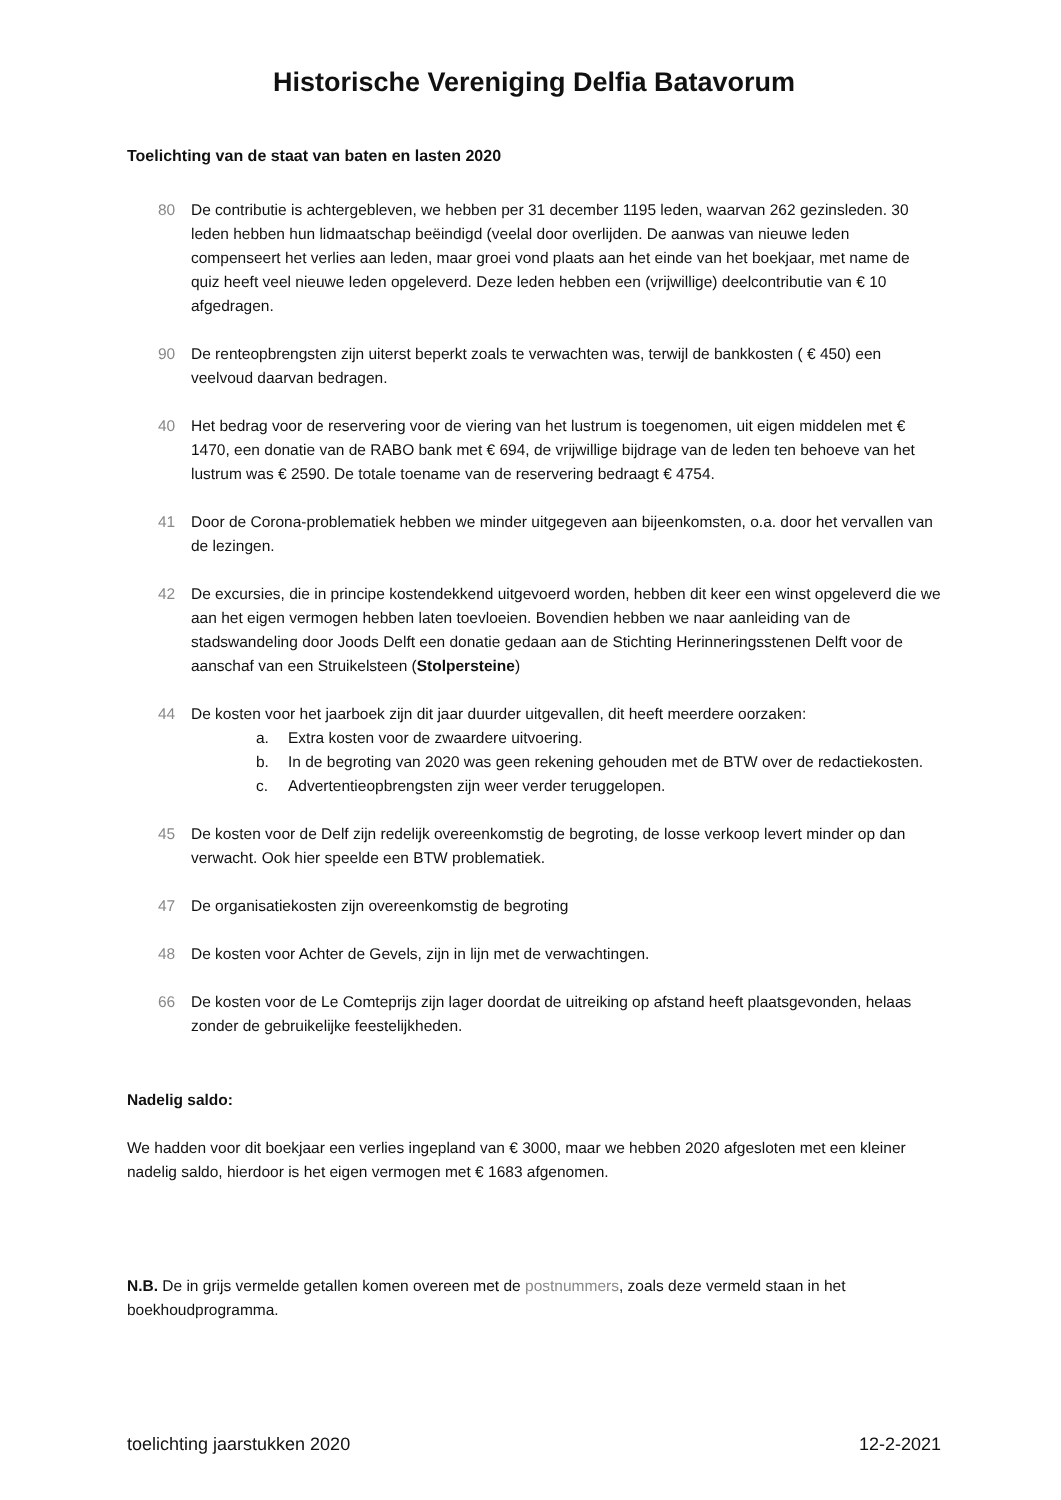Historische Vereniging Delfia Batavorum
Toelichting van de staat van baten en lasten 2020
80 De contributie is achtergebleven, we hebben per 31 december 1195 leden, waarvan 262 gezinsleden. 30 leden hebben hun lidmaatschap beëindigd (veelal door overlijden. De aanwas van nieuwe leden compenseert het verlies aan leden, maar groei vond plaats aan het einde van het boekjaar, met name de quiz heeft veel nieuwe leden opgeleverd. Deze leden hebben een (vrijwillige) deelcontributie van € 10 afgedragen.
90 De renteopbrengsten zijn uiterst beperkt zoals te verwachten was, terwijl de bankkosten ( € 450) een veelvoud daarvan bedragen.
40 Het bedrag voor de reservering voor de viering van het lustrum is toegenomen, uit eigen middelen met € 1470, een donatie van de RABO bank met € 694, de vrijwillige bijdrage van de leden ten behoeve van het lustrum was € 2590. De totale toename van de reservering bedraagt € 4754.
41 Door de Corona-problematiek hebben we minder uitgegeven aan bijeenkomsten, o.a. door het vervallen van de lezingen.
42 De excursies, die in principe kostendekkend uitgevoerd worden, hebben dit keer een winst opgeleverd die we aan het eigen vermogen hebben laten toevloeien. Bovendien hebben we naar aanleiding van de stadswandeling door Joods Delft een donatie gedaan aan de Stichting Herinneringsstenen Delft voor de aanschaf van een Struikelsteen (Stolpersteine)
44 De kosten voor het jaarboek zijn dit jaar duurder uitgevallen, dit heeft meerdere oorzaken:
a. Extra kosten voor de zwaardere uitvoering.
b. In de begroting van 2020 was geen rekening gehouden met de BTW over de redactiekosten.
c. Advertentieopbrengsten zijn weer verder teruggelopen.
45 De kosten voor de Delf zijn redelijk overeenkomstig de begroting, de losse verkoop levert minder op dan verwacht. Ook hier speelde een BTW problematiek.
47 De organisatiekosten zijn overeenkomstig de begroting
48 De kosten voor Achter de Gevels, zijn in lijn met de verwachtingen.
66 De kosten voor de Le Comteprijs zijn lager doordat de uitreiking op afstand heeft plaatsgevonden, helaas zonder de gebruikelijke feestelijkheden.
Nadelig saldo:
We hadden voor dit boekjaar een verlies ingepland van € 3000, maar we hebben 2020 afgesloten met een kleiner nadelig saldo, hierdoor is het eigen vermogen met € 1683 afgenomen.
N.B. De in grijs vermelde getallen komen overeen met de postnummers, zoals deze vermeld staan in het boekhoudprogramma.
toelichting jaarstukken 2020 12-2-2021